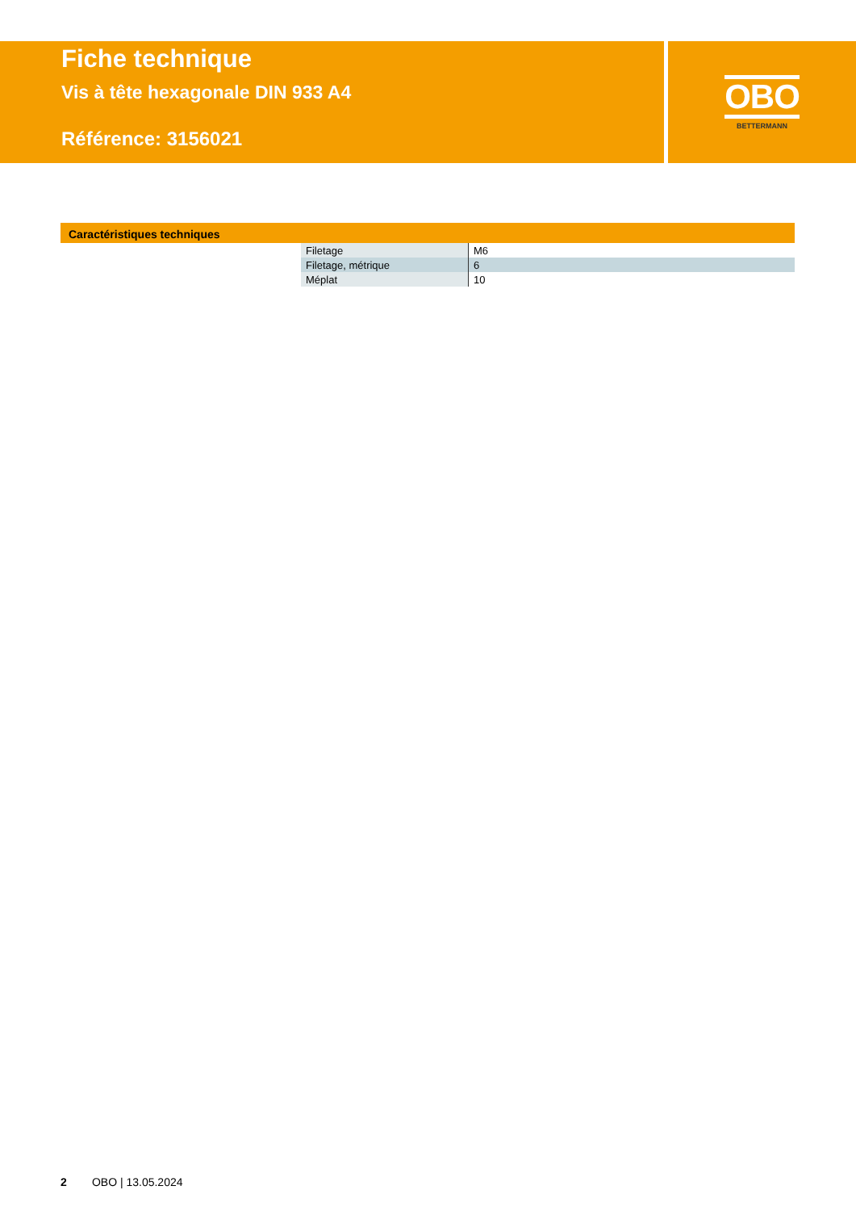Fiche technique
Vis à tête hexagonale DIN 933 A4
Référence: 3156021
OBO
BETTERMANN
Caractéristiques techniques
| Filetage | M6 |
| Filetage, métrique | 6 |
| Méplat | 10 |
2 OBO | 13.05.2024